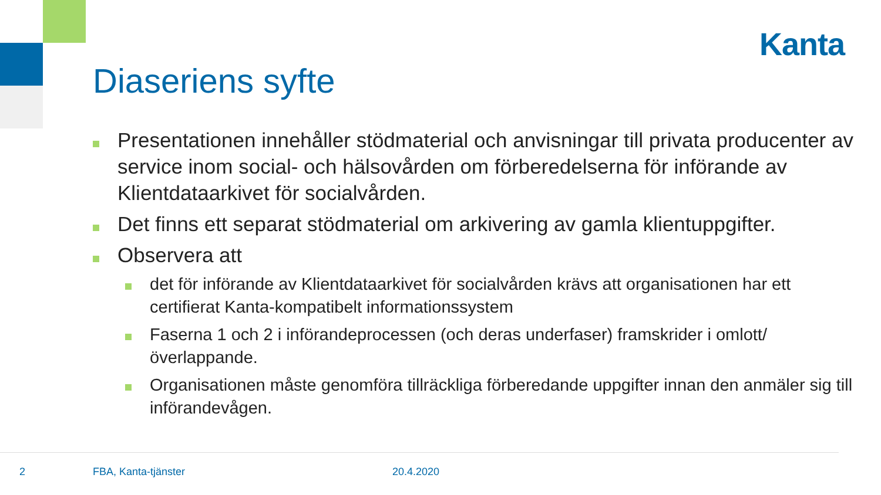Kanta
Diaseriens syfte
Presentationen innehåller stödmaterial och anvisningar till privata producenter av service inom social- och hälsovården om förberedelserna för införande av Klientdataarkivet för socialvården.
Det finns ett separat stödmaterial om arkivering av gamla klientuppgifter.
Observera att
det för införande av Klientdataarkivet för socialvården krävs att organisationen har ett certifierat Kanta-kompatibelt informationssystem
Faserna 1 och 2 i införandeprocessen (och deras underfaser) framskrider i omlott/överlappande.
Organisationen måste genomföra tillräckliga förberedande uppgifter innan den anmäler sig till införandevågen.
2 FBA, Kanta-tjänster 20.4.2020